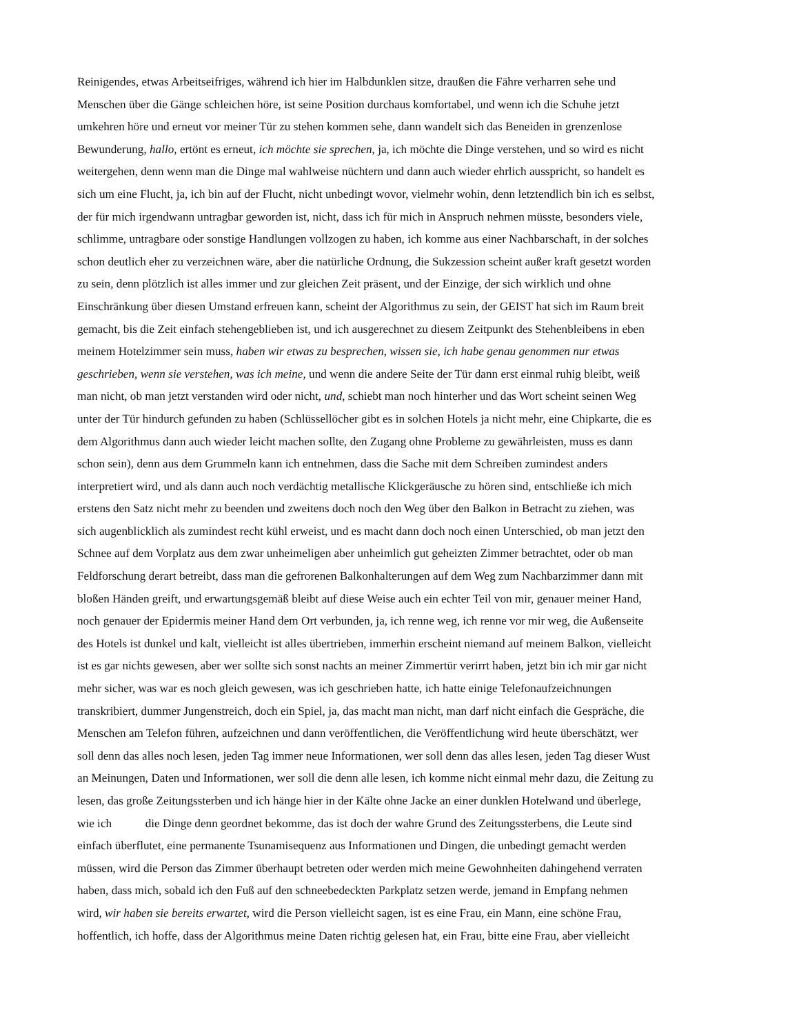Reinigendes, etwas Arbeitseifriges, während ich hier im Halbdunklen sitze, draußen die Fähre verharren sehe und
Menschen über die Gänge schleichen höre, ist seine Position durchaus komfortabel, und wenn ich die Schuhe jetzt
umkehren höre und erneut vor meiner Tür zu stehen kommen sehe, dann wandelt sich das Beneiden in grenzenlose
Bewunderung, hallo, ertönt es erneut, ich möchte sie sprechen, ja, ich möchte die Dinge verstehen, und so wird es nicht
weitergehen, denn wenn man die Dinge mal wahlweise nüchtern und dann auch wieder ehrlich ausspricht, so handelt es
sich um eine Flucht, ja, ich bin auf der Flucht, nicht unbedingt wovor, vielmehr wohin, denn letztendlich bin ich es selbst,
der für mich irgendwann untragbar geworden ist, nicht, dass ich für mich in Anspruch nehmen müsste, besonders viele,
schlimme, untragbare oder sonstige Handlungen vollzogen zu haben, ich komme aus einer Nachbarschaft, in der solches
schon deutlich eher zu verzeichnen wäre, aber die natürliche Ordnung, die Sukzession scheint außer kraft gesetzt worden
zu sein, denn plötzlich ist alles immer und zur gleichen Zeit präsent, und der Einzige, der sich wirklich und ohne
Einschränkung über diesen Umstand erfreuen kann, scheint der Algorithmus zu sein, der GEIST hat sich im Raum breit
gemacht, bis die Zeit einfach stehengeblieben ist, und ich ausgerechnet zu diesem Zeitpunkt des Stehenbleibens in eben
meinem Hotelzimmer sein muss, haben wir etwas zu besprechen, wissen sie, ich habe genau genommen nur etwas
geschrieben, wenn sie verstehen, was ich meine, und wenn die andere Seite der Tür dann erst einmal ruhig bleibt, weiß
man nicht, ob man jetzt verstanden wird oder nicht, und, schiebt man noch hinterher und das Wort scheint seinen Weg
unter der Tür hindurch gefunden zu haben (Schlüssellöcher gibt es in solchen Hotels ja nicht mehr, eine Chipkarte, die es
dem Algorithmus dann auch wieder leicht machen sollte, den Zugang ohne Probleme zu gewährleisten, muss es dann
schon sein), denn aus dem Grummeln kann ich entnehmen, dass die Sache mit dem Schreiben zumindest anders
interpretiert wird, und als dann auch noch verdächtig metallische Klickgeräusche zu hören sind, entschließe ich mich
erstens den Satz nicht mehr zu beenden und zweitens doch noch den Weg über den Balkon in Betracht zu ziehen, was
sich augenblicklich als zumindest recht kühl erweist, und es macht dann doch noch einen Unterschied, ob man jetzt den
Schnee auf dem Vorplatz aus dem zwar unheimeligen aber unheimlich gut geheizten Zimmer betrachtet, oder ob man
Feldforschung derart betreibt, dass man die gefrorenen Balkonhalterungen auf dem Weg zum Nachbarzimmer dann mit
bloßen Händen greift, und erwartungsgemäß bleibt auf diese Weise auch ein echter Teil von mir, genauer meiner Hand,
noch genauer der Epidermis meiner Hand dem Ort verbunden, ja, ich renne weg, ich renne vor mir weg, die Außenseite
des Hotels ist dunkel und kalt, vielleicht ist alles übertrieben, immerhin erscheint niemand auf meinem Balkon, vielleicht
ist es gar nichts gewesen, aber wer sollte sich sonst nachts an meiner Zimmertür verirrt haben, jetzt bin ich mir gar nicht
mehr sicher, was war es noch gleich gewesen, was ich geschrieben hatte, ich hatte einige Telefonaufzeichnungen
transkribiert, dummer Jungenstreich, doch ein Spiel, ja, das macht man nicht, man darf nicht einfach die Gespräche, die
Menschen am Telefon führen, aufzeichnen und dann veröffentlichen, die Veröffentlichung wird heute überschätzt, wer
soll denn das alles noch lesen, jeden Tag immer neue Informationen, wer soll denn das alles lesen, jeden Tag dieser Wust
an Meinungen, Daten und Informationen, wer soll die denn alle lesen, ich komme nicht einmal mehr dazu, die Zeitung zu
lesen, das große Zeitungssterben und ich hänge hier in der Kälte ohne Jacke an einer dunklen Hotelwand und überlege,
wie ich die Dinge denn geordnet bekomme, das ist doch der wahre Grund des Zeitungssterbens, die Leute sind
einfach überflutet, eine permanente Tsunamisequenz aus Informationen und Dingen, die unbedingt gemacht werden
müssen, wird die Person das Zimmer überhaupt betreten oder werden mich meine Gewohnheiten dahingehend verraten
haben, dass mich, sobald ich den Fuß auf den schneebedeckten Parkplatz setzen werde, jemand in Empfang nehmen
wird, wir haben sie bereits erwartet, wird die Person vielleicht sagen, ist es eine Frau, ein Mann, eine schöne Frau,
hoffentlich, ich hoffe, dass der Algorithmus meine Daten richtig gelesen hat, ein Frau, bitte eine Frau, aber vielleicht